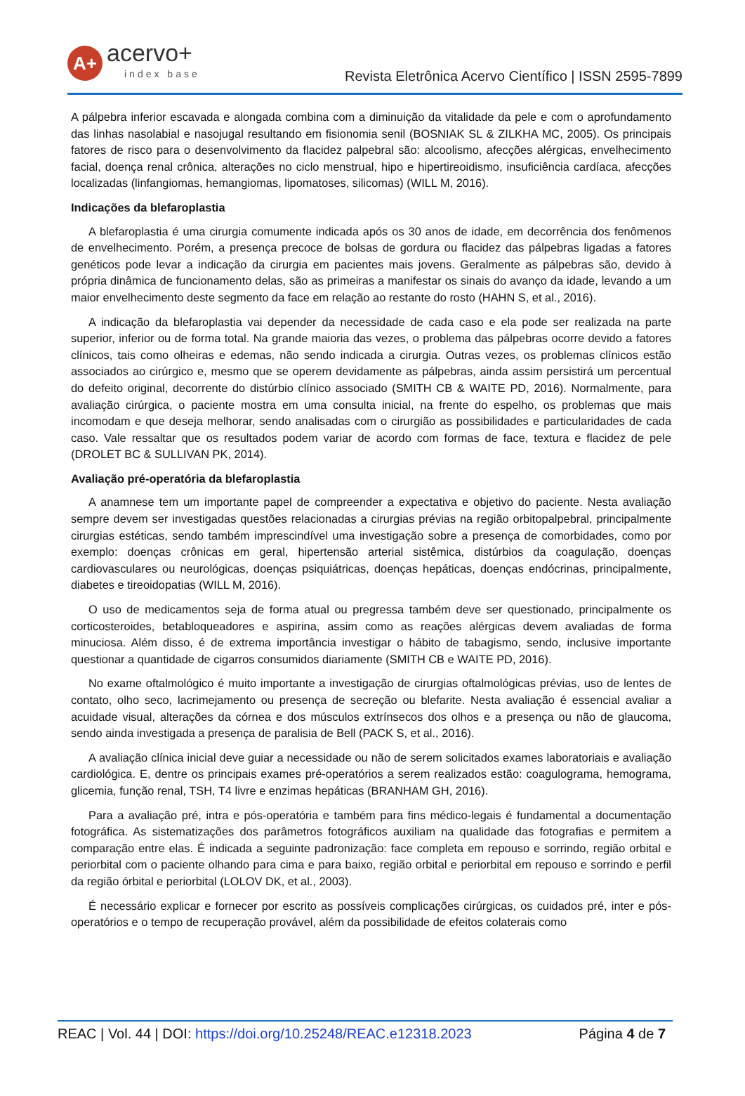A+
acervo+
index base
Revista Eletrônica Acervo Científico | ISSN 2595-7899
A pálpebra inferior escavada e alongada combina com a diminuição da vitalidade da pele e com o aprofundamento das linhas nasolabial e nasojugal resultando em fisionomia senil (BOSNIAK SL & ZILKHA MC, 2005). Os principais fatores de risco para o desenvolvimento da flacidez palpebral são: alcoolismo, afecções alérgicas, envelhecimento facial, doença renal crônica, alterações no ciclo menstrual, hipo e hipertireoidismo, insuficiência cardíaca, afecções localizadas (linfangiomas, hemangiomas, lipomatoses, silicomas) (WILL M, 2016).
Indicações da blefaroplastia
A blefaroplastia é uma cirurgia comumente indicada após os 30 anos de idade, em decorrência dos fenômenos de envelhecimento. Porém, a presença precoce de bolsas de gordura ou flacidez das pálpebras ligadas a fatores genéticos pode levar a indicação da cirurgia em pacientes mais jovens. Geralmente as pálpebras são, devido à própria dinâmica de funcionamento delas, são as primeiras a manifestar os sinais do avanço da idade, levando a um maior envelhecimento deste segmento da face em relação ao restante do rosto (HAHN S, et al., 2016).
A indicação da blefaroplastia vai depender da necessidade de cada caso e ela pode ser realizada na parte superior, inferior ou de forma total. Na grande maioria das vezes, o problema das pálpebras ocorre devido a fatores clínicos, tais como olheiras e edemas, não sendo indicada a cirurgia. Outras vezes, os problemas clínicos estão associados ao cirúrgico e, mesmo que se operem devidamente as pálpebras, ainda assim persistirá um percentual do defeito original, decorrente do distúrbio clínico associado (SMITH CB & WAITE PD, 2016). Normalmente, para avaliação cirúrgica, o paciente mostra em uma consulta inicial, na frente do espelho, os problemas que mais incomodam e que deseja melhorar, sendo analisadas com o cirurgião as possibilidades e particularidades de cada caso. Vale ressaltar que os resultados podem variar de acordo com formas de face, textura e flacidez de pele (DROLET BC & SULLIVAN PK, 2014).
Avaliação pré-operatória da blefaroplastia
A anamnese tem um importante papel de compreender a expectativa e objetivo do paciente. Nesta avaliação sempre devem ser investigadas questões relacionadas a cirurgias prévias na região orbitopalpebral, principalmente cirurgias estéticas, sendo também imprescindível uma investigação sobre a presença de comorbidades, como por exemplo: doenças crônicas em geral, hipertensão arterial sistêmica, distúrbios da coagulação, doenças cardiovasculares ou neurológicas, doenças psiquiátricas, doenças hepáticas, doenças endócrinas, principalmente, diabetes e tireoidopatias (WILL M, 2016).
O uso de medicamentos seja de forma atual ou pregressa também deve ser questionado, principalmente os corticosteroides, betabloqueadores e aspirina, assim como as reações alérgicas devem avaliadas de forma minuciosa. Além disso, é de extrema importância investigar o hábito de tabagismo, sendo, inclusive importante questionar a quantidade de cigarros consumidos diariamente (SMITH CB e WAITE PD, 2016).
No exame oftalmológico é muito importante a investigação de cirurgias oftalmológicas prévias, uso de lentes de contato, olho seco, lacrimejamento ou presença de secreção ou blefarite. Nesta avaliação é essencial avaliar a acuidade visual, alterações da córnea e dos músculos extrínsecos dos olhos e a presença ou não de glaucoma, sendo ainda investigada a presença de paralisia de Bell (PACK S, et al., 2016).
A avaliação clínica inicial deve guiar a necessidade ou não de serem solicitados exames laboratoriais e avaliação cardiológica. E, dentre os principais exames pré-operatórios a serem realizados estão: coagulograma, hemograma, glicemia, função renal, TSH, T4 livre e enzimas hepáticas (BRANHAM GH, 2016).
Para a avaliação pré, intra e pós-operatória e também para fins médico-legais é fundamental a documentação fotográfica. As sistematizações dos parâmetros fotográficos auxiliam na qualidade das fotografias e permitem a comparação entre elas. É indicada a seguinte padronização: face completa em repouso e sorrindo, região orbital e periorbital com o paciente olhando para cima e para baixo, região orbital e periorbital em repouso e sorrindo e perfil da região órbital e periorbital (LOLOV DK, et al., 2003).
É necessário explicar e fornecer por escrito as possíveis complicações cirúrgicas, os cuidados pré, inter e pós-operatórios e o tempo de recuperação provável, além da possibilidade de efeitos colaterais como
REAC | Vol. 44 | DOI: https://doi.org/10.25248/REAC.e12318.2023
Página 4 de 7